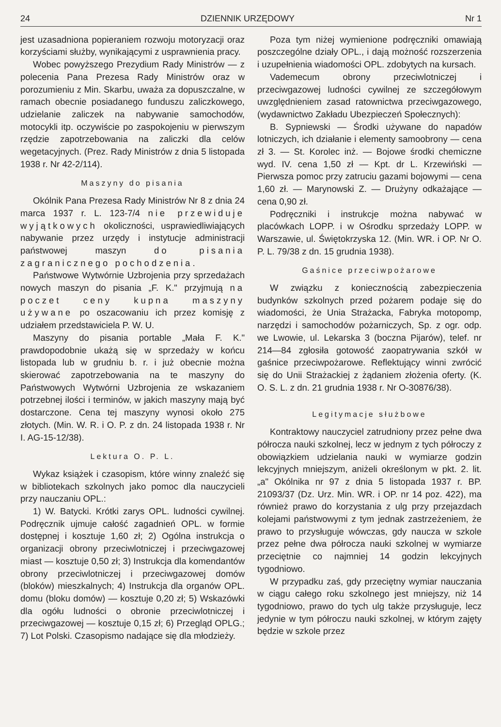24 DZIENNIK URZĘDOWY Nr 1
jest uzasadniona popieraniem rozwoju motoryzacji oraz korzyściami służby, wynikającymi z usprawnienia pracy.
Wobec powyższego Prezydium Rady Ministrów — z polecenia Pana Prezesa Rady Ministrów oraz w porozumieniu z Min. Skarbu, uważa za dopuszczalne, w ramach obecnie posiadanego funduszu zaliczkowego, udzielanie zaliczek na nabywanie samochodów, motocykli itp. oczywiście po zaspokojeniu w pierwszym rzędzie zapotrzebowania na zaliczki dla celów wegetacyjnych. (Prez. Rady Ministrów z dnia 5 listopada 1938 r. Nr 42-2/114).
Maszyny do pisania
Okólnik Pana Prezesa Rady Ministrów Nr 8 z dnia 24 marca 1937 r. L. 123-7/4 nie przewiduje wyjątkowych okoliczności, usprawiedliwiających nabywanie przez urzędy i instytucje administracji państwowej maszyn do pisania zagranicznego pochodzenia.
Państwowe Wytwórnie Uzbrojenia przy sprzedażach nowych maszyn do pisania „F. K." przyjmują na poczet ceny kupna maszyny używane po oszacowaniu ich przez komisję z udziałem przedstawiciela P. W. U.
Maszyny do pisania portable „Mała F. K." prawdopodobnie ukażą się w sprzedaży w końcu listopada lub w grudniu b. r. i już obecnie można skierować zapotrzebowania na te maszyny do Państwowych Wytwórni Uzbrojenia ze wskazaniem potrzebnej ilości i terminów, w jakich maszyny mają być dostarczone. Cena tej maszyny wynosi około 275 złotych. (Min. W. R. i O. P. z dn. 24 listopada 1938 r. Nr I. AG-15-12/38).
Lektura O. P. L.
Wykaz książek i czasopism, które winny znaleźć się w bibliotekach szkolnych jako pomoc dla nauczycieli przy nauczaniu OPL.:
1) W. Batycki. Krótki zarys OPL. ludności cywilnej. Podręcznik ujmuje całość zagadnień OPL. w formie dostępnej i kosztuje 1,60 zł; 2) Ogólna instrukcja o organizacji obrony przeciwlotniczej i przeciwgazowej miast — kosztuje 0,50 zł; 3) Instrukcja dla komendantów obrony przeciwlotniczej i przeciwgazowej domów (bloków) mieszkalnych; 4) Instrukcja dla organów OPL. domu (bloku domów) — kosztuje 0,20 zł; 5) Wskazówki dla ogółu ludności o obronie przeciwlotniczej i przeciwgazowej — kosztuje 0,15 zł; 6) Przegląd OPLG.; 7) Lot Polski. Czasopismo nadające się dla młodzieży.
Poza tym niżej wymienione podręczniki omawiają poszczególne działy OPL., i dają możność rozszerzenia i uzupełnienia wiadomości OPL. zdobytych na kursach.
Vademecum obrony przeciwlotniczej i przeciwgazowej ludności cywilnej ze szczegółowym uwzględnieniem zasad ratownictwa przeciwgazowego, (wydawnictwo Zakładu Ubezpieczeń Społecznych):
B. Sypniewski — Środki używane do napadów lotniczych, ich działanie i elementy samoobrony — cena zł 3. — St. Korolec inż. — Bojowe środki chemiczne wyd. IV. cena 1,50 zł — Kpt. dr L. Krzewiński — Pierwsza pomoc przy zatruciu gazami bojowymi — cena 1,60 zł. — Marynowski Z. — Drużyny odkażające — cena 0,90 zł.
Podręczniki i instrukcje można nabywać w placówkach LOPP. i w Ośrodku sprzedaży LOPP. w Warszawie, ul. Świętokrzyska 12. (Min. WR. i OP. Nr O. P. L. 79/38 z dn. 15 grudnia 1938).
Gaśnice przeciwpożarowe
W związku z koniecznością zabezpieczenia budynków szkolnych przed pożarem podaje się do wiadomości, że Unia Strażacka, Fabryka motopomp, narzędzi i samochodów pożarniczych, Sp. z ogr. odp. we Lwowie, ul. Lekarska 3 (boczna Pijarów), telef. nr 214—84 zgłosiła gotowość zaopatrywania szkół w gaśnice przeciwpożarowe. Reflektujący winni zwrócić się do Unii Strażackiej z żądaniem złożenia oferty. (K. O. S. L. z dn. 21 grudnia 1938 r. Nr O-30876/38).
Legitymacje służbowe
Kontraktowy nauczyciel zatrudniony przez pełne dwa półrocza nauki szkolnej, lecz w jednym z tych półroczy z obowiązkiem udzielania nauki w wymiarze godzin lekcyjnych mniejszym, aniżeli określonym w pkt. 2. lit. „a" Okólnika nr 97 z dnia 5 listopada 1937 r. BP. 21093/37 (Dz. Urz. Min. WR. i OP. nr 14 poz. 422), ma również prawo do korzystania z ulg przy przejazdach kolejami państwowymi z tym jednak zastrzeżeniem, że prawo to przysługuje wówczas, gdy naucza w szkole przez pełne dwa półrocza nauki szkolnej w wymiarze przeciętnie co najmniej 14 godzin lekcyjnych tygodniowo.
W przypadku zaś, gdy przeciętny wymiar nauczania w ciągu całego roku szkolnego jest mniejszy, niż 14 tygodniowo, prawo do tych ulg także przysługuje, lecz jedynie w tym półroczu nauki szkolnej, w którym zajęty będzie w szkole przez